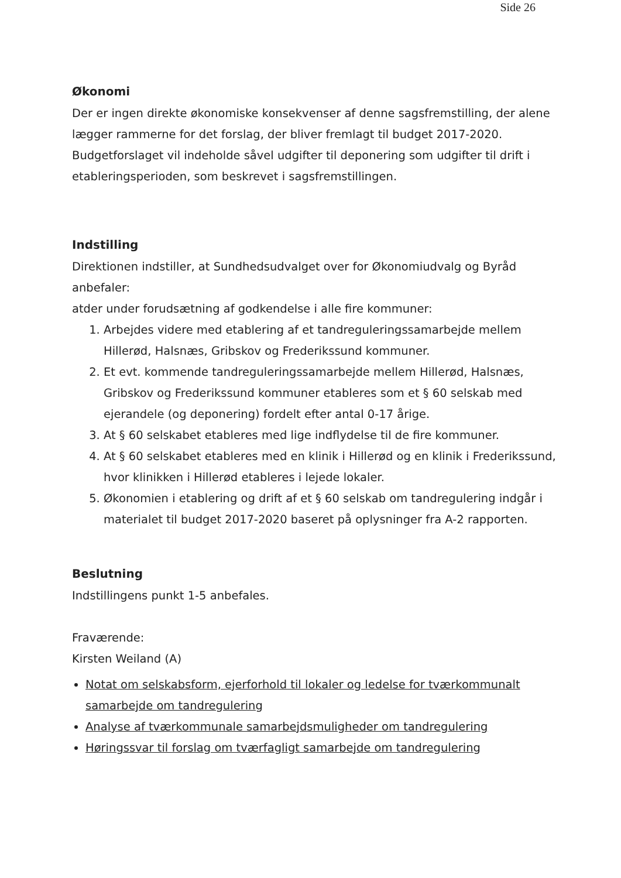Side 26
Økonomi
Der er ingen direkte økonomiske konsekvenser af denne sagsfremstilling, der alene lægger rammerne for det forslag, der bliver fremlagt til budget 2017-2020. Budgetforslaget vil indeholde såvel udgifter til deponering som udgifter til drift i etableringsperioden, som beskrevet i sagsfremstillingen.
Indstilling
Direktionen indstiller, at Sundhedsudvalget over for Økonomiudvalg og Byråd anbefaler:
atder under forudsætning af godkendelse i alle fire kommuner:
1. Arbejdes videre med etablering af et tandreguleringssamarbejde mellem Hillerød, Halsnæs, Gribskov og Frederikssund kommuner.
2. Et evt. kommende tandreguleringssamarbejde mellem Hillerød, Halsnæs, Gribskov og Frederikssund kommuner etableres som et § 60 selskab med ejerandele (og deponering) fordelt efter antal 0-17 årige.
3. At § 60 selskabet etableres med lige indflydelse til de fire kommuner.
4. At § 60 selskabet etableres med en klinik i Hillerød og en klinik i Frederikssund, hvor klinikken i Hillerød etableres i lejede lokaler.
5. Økonomien i etablering og drift af et § 60 selskab om tandregulering indgår i materialet til budget 2017-2020 baseret på oplysninger fra A-2 rapporten.
Beslutning
Indstillingens punkt 1-5 anbefales.
Fraværende:
Kirsten Weiland (A)
Notat om selskabsform, ejerforhold til lokaler og ledelse for tværkommunalt samarbejde om tandregulering
Analyse af tværkommunale samarbejdsmuligheder om tandregulering
Høringssvar til forslag om tværfagligt samarbejde om tandregulering